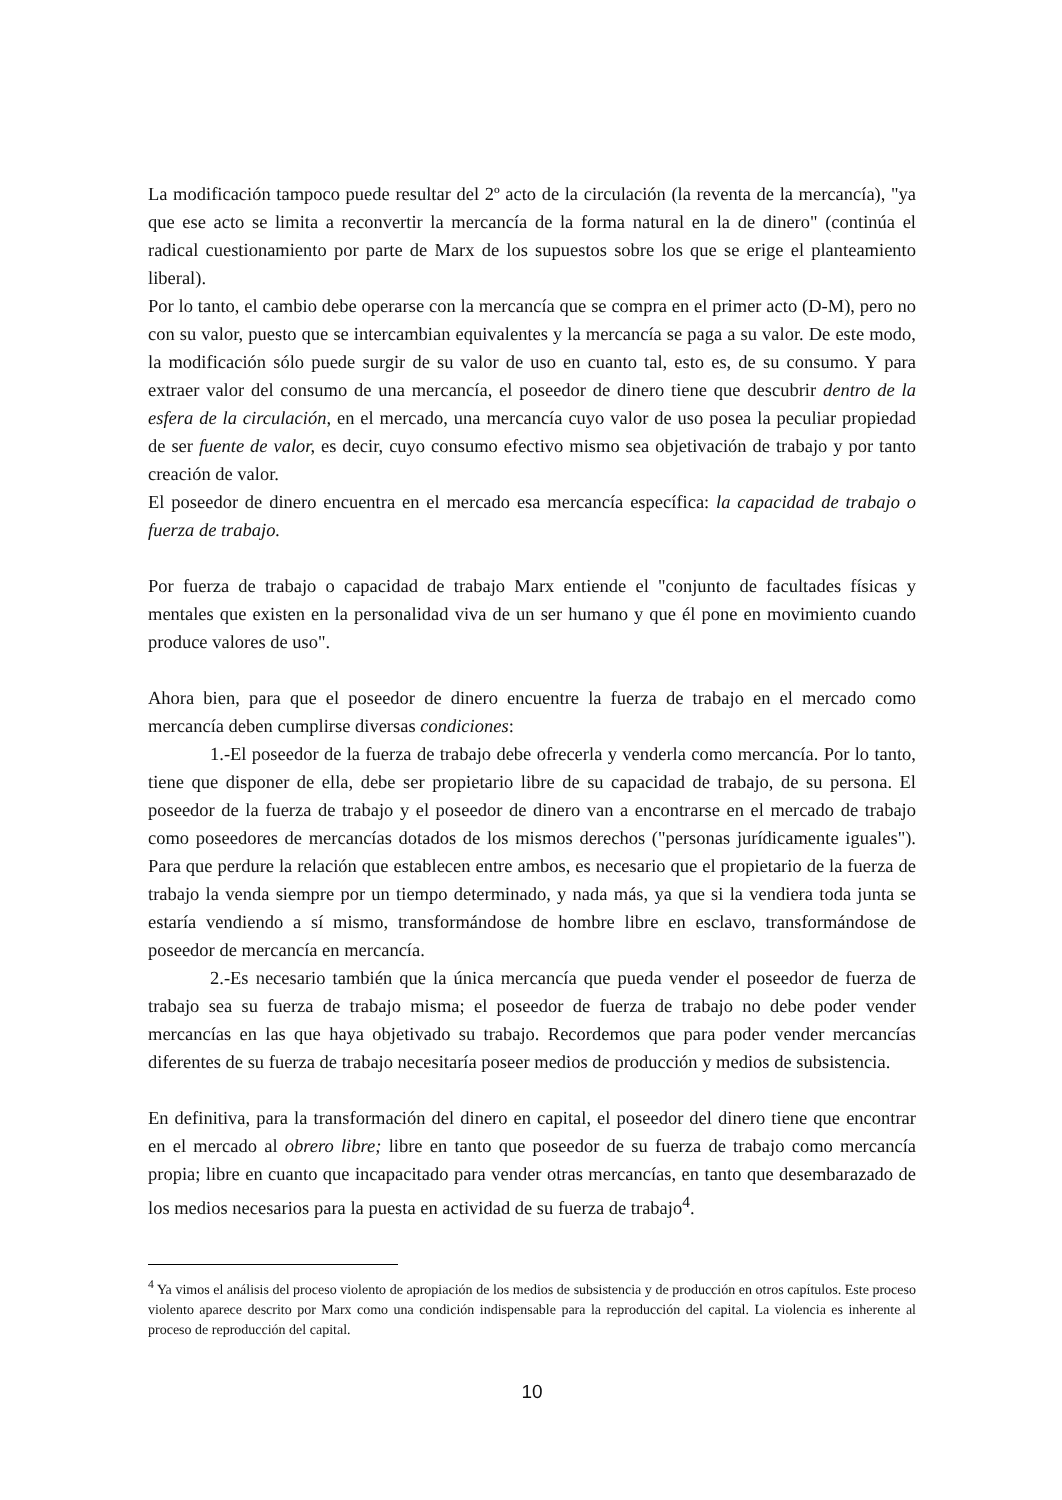La modificación tampoco puede resultar del 2º acto de la circulación (la reventa de la mercancía), "ya que ese acto se limita a reconvertir la mercancía de la forma natural en la de dinero" (continúa el radical cuestionamiento por parte de Marx de los supuestos sobre los que se erige el planteamiento liberal).
Por lo tanto, el cambio debe operarse con la mercancía que se compra en el primer acto (D-M), pero no con su valor, puesto que se intercambian equivalentes y la mercancía se paga a su valor. De este modo, la modificación sólo puede surgir de su valor de uso en cuanto tal, esto es, de su consumo. Y para extraer valor del consumo de una mercancía, el poseedor de dinero tiene que descubrir dentro de la esfera de la circulación, en el mercado, una mercancía cuyo valor de uso posea la peculiar propiedad de ser fuente de valor, es decir, cuyo consumo efectivo mismo sea objetivación de trabajo y por tanto creación de valor.
El poseedor de dinero encuentra en el mercado esa mercancía específica: la capacidad de trabajo o fuerza de trabajo.
Por fuerza de trabajo o capacidad de trabajo Marx entiende el "conjunto de facultades físicas y mentales que existen en la personalidad viva de un ser humano y que él pone en movimiento cuando produce valores de uso".
Ahora bien, para que el poseedor de dinero encuentre la fuerza de trabajo en el mercado como mercancía deben cumplirse diversas condiciones:
1.-El poseedor de la fuerza de trabajo debe ofrecerla y venderla como mercancía. Por lo tanto, tiene que disponer de ella, debe ser propietario libre de su capacidad de trabajo, de su persona. El poseedor de la fuerza de trabajo y el poseedor de dinero van a encontrarse en el mercado de trabajo como poseedores de mercancías dotados de los mismos derechos ("personas jurídicamente iguales"). Para que perdure la relación que establecen entre ambos, es necesario que el propietario de la fuerza de trabajo la venda siempre por un tiempo determinado, y nada más, ya que si la vendiera toda junta se estaría vendiendo a sí mismo, transformándose de hombre libre en esclavo, transformándose de poseedor de mercancía en mercancía.
2.-Es necesario también que la única mercancía que pueda vender el poseedor de fuerza de trabajo sea su fuerza de trabajo misma; el poseedor de fuerza de trabajo no debe poder vender mercancías en las que haya objetivado su trabajo. Recordemos que para poder vender mercancías diferentes de su fuerza de trabajo necesitaría poseer medios de producción y medios de subsistencia.
En definitiva, para la transformación del dinero en capital, el poseedor del dinero tiene que encontrar en el mercado al obrero libre; libre en tanto que poseedor de su fuerza de trabajo como mercancía propia; libre en cuanto que incapacitado para vender otras mercancías, en tanto que desembarazado de los medios necesarios para la puesta en actividad de su fuerza de trabajo<sup>4</sup>.
<sup>4</sup> Ya vimos el análisis del proceso violento de apropiación de los medios de subsistencia y de producción en otros capítulos. Este proceso violento aparece descrito por Marx como una condición indispensable para la reproducción del capital. La violencia es inherente al proceso de reproducción del capital.
10